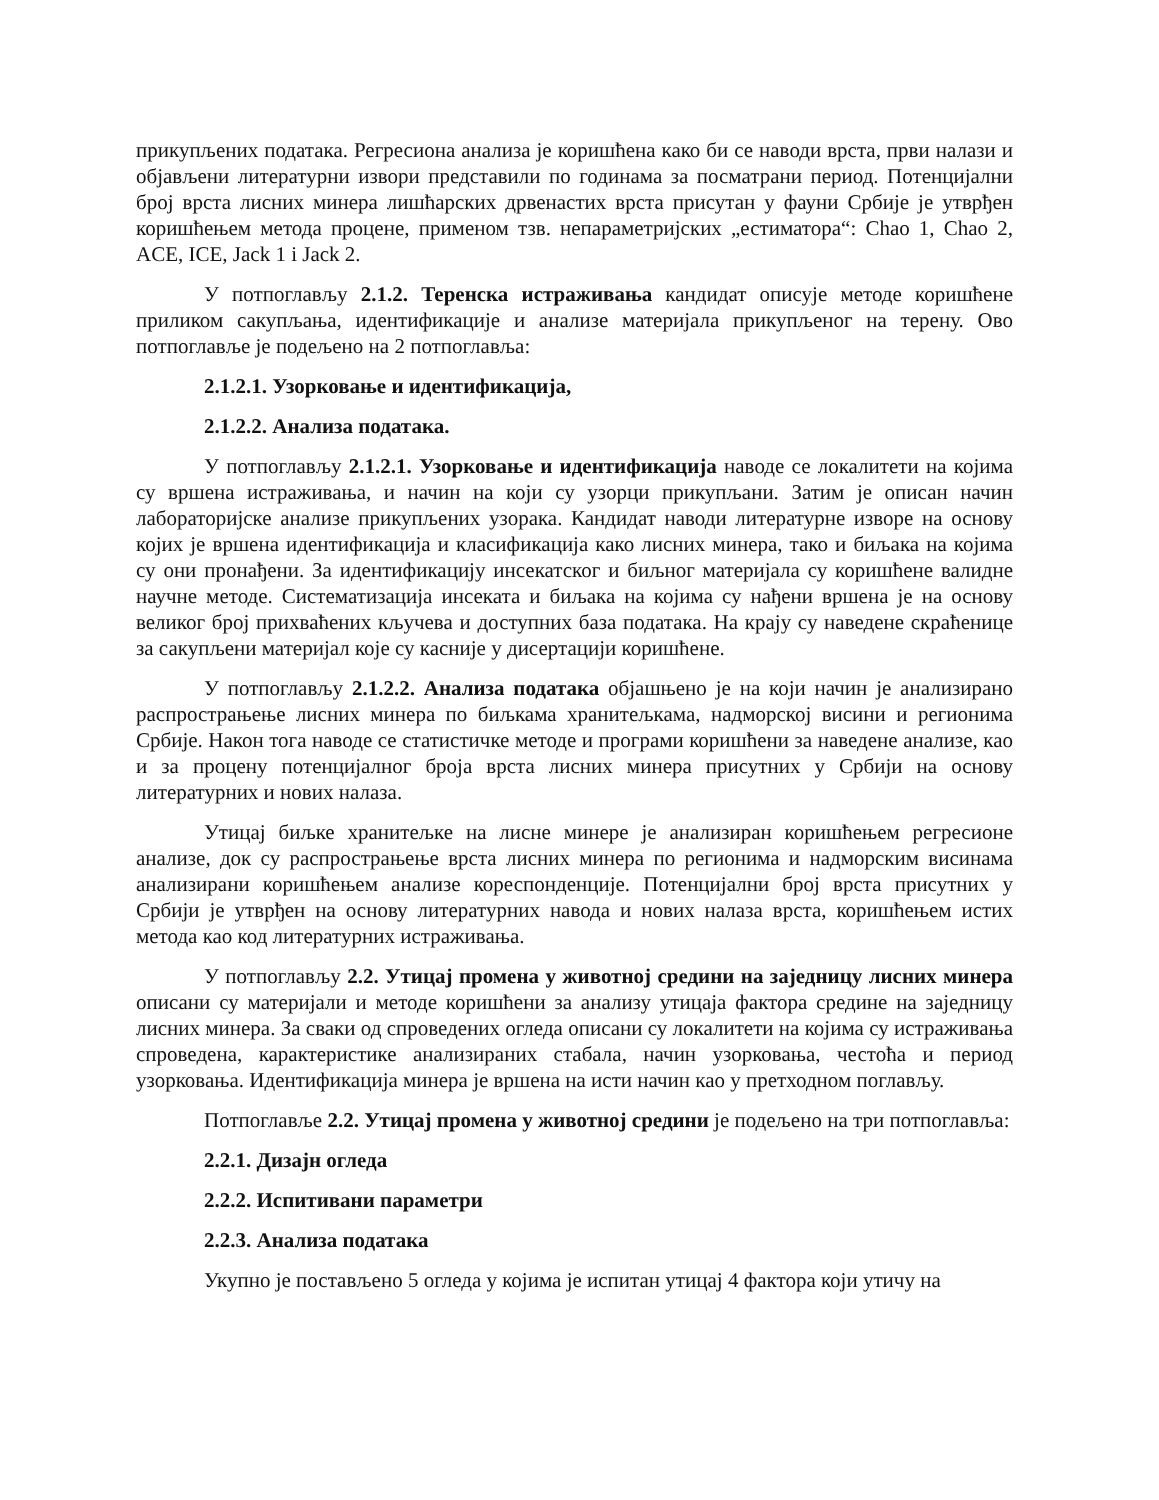прикупљених података. Регресиона анализа је коришћена како би се наводи врста, први налази и објављени литературни извори представили по годинама за посматрани период. Потенцијални број врста лисних минера лишћарских дрвенастих врста присутан у фауни Србије је утврђен коришћењем метода процене, применом тзв. непараметријских „естиматора“: Chao 1, Chao 2, ACE, ICE, Jack 1 i Jack 2.
У потпоглављу 2.1.2. Теренска истраживања кандидат описује методе коришћене приликом сакупљања, идентификације и анализе материјала прикупљеног на терену. Ово потпоглавље је подељено на 2 потпоглавља:
2.1.2.1. Узорковање и идентификација,
2.1.2.2. Анализа података.
У потпоглављу 2.1.2.1. Узорковање и идентификација наводе се локалитети на којима су вршена истраживања, и начин на који су узорци прикупљани. Затим је описан начин лабораторијске анализе прикупљених узорака. Кандидат наводи литературне изворе на основу којих је вршена идентификација и класификација како лисних минера, тако и биљака на којима су они пронађени. За идентификацију инсекатског и биљног материјала су коришћене валидне научне методе. Систематизација инсеката и биљака на којима су нађени вршена је на основу великог број прихваћених кључева и доступних база података. На крају су наведене скраћенице за сакупљени материјал које су касније у дисертацији коришћене.
У потпоглављу 2.1.2.2. Анализа података објашњено је на који начин је анализирано распрострањење лисних минера по биљкама хранитељкама, надморској висини и регионима Србије. Након тога наводе се статистичке методе и програми коришћени за наведене анализе, као и за процену потенцијалног броја врста лисних минера присутних у Србији на основу литературних и нових налаза.
Утицај биљке хранитељке на лисне минере је анализиран коришћењем регресионе анализе, док су распрострањење врста лисних минера по регионима и надморским висинама анализирани коришћењем анализе кореспонденције. Потенцијални број врста присутних у Србији је утврђен на основу литературних навода и нових налаза врста, коришћењем истих метода као код литературних истраживања.
У потпоглављу 2.2. Утицај промена у животној средини на заједницу лисних минера описани су материјали и методе коришћени за анализу утицаја фактора средине на заједницу лисних минера. За сваки од спроведених огледа описани су локалитети на којима су истраживања спроведена, карактеристике анализираних стабала, начин узорковања, честоћа и период узорковања. Идентификација минера је вршена на исти начин као у претходном поглављу.
Потпоглавље 2.2. Утицај промена у животној средини је подељено на три потпоглавља:
2.2.1. Дизајн огледа
2.2.2. Испитивани параметри
2.2.3. Анализа података
Укупно је постављено 5 огледа у којима је испитан утицај 4 фактора који утичу на